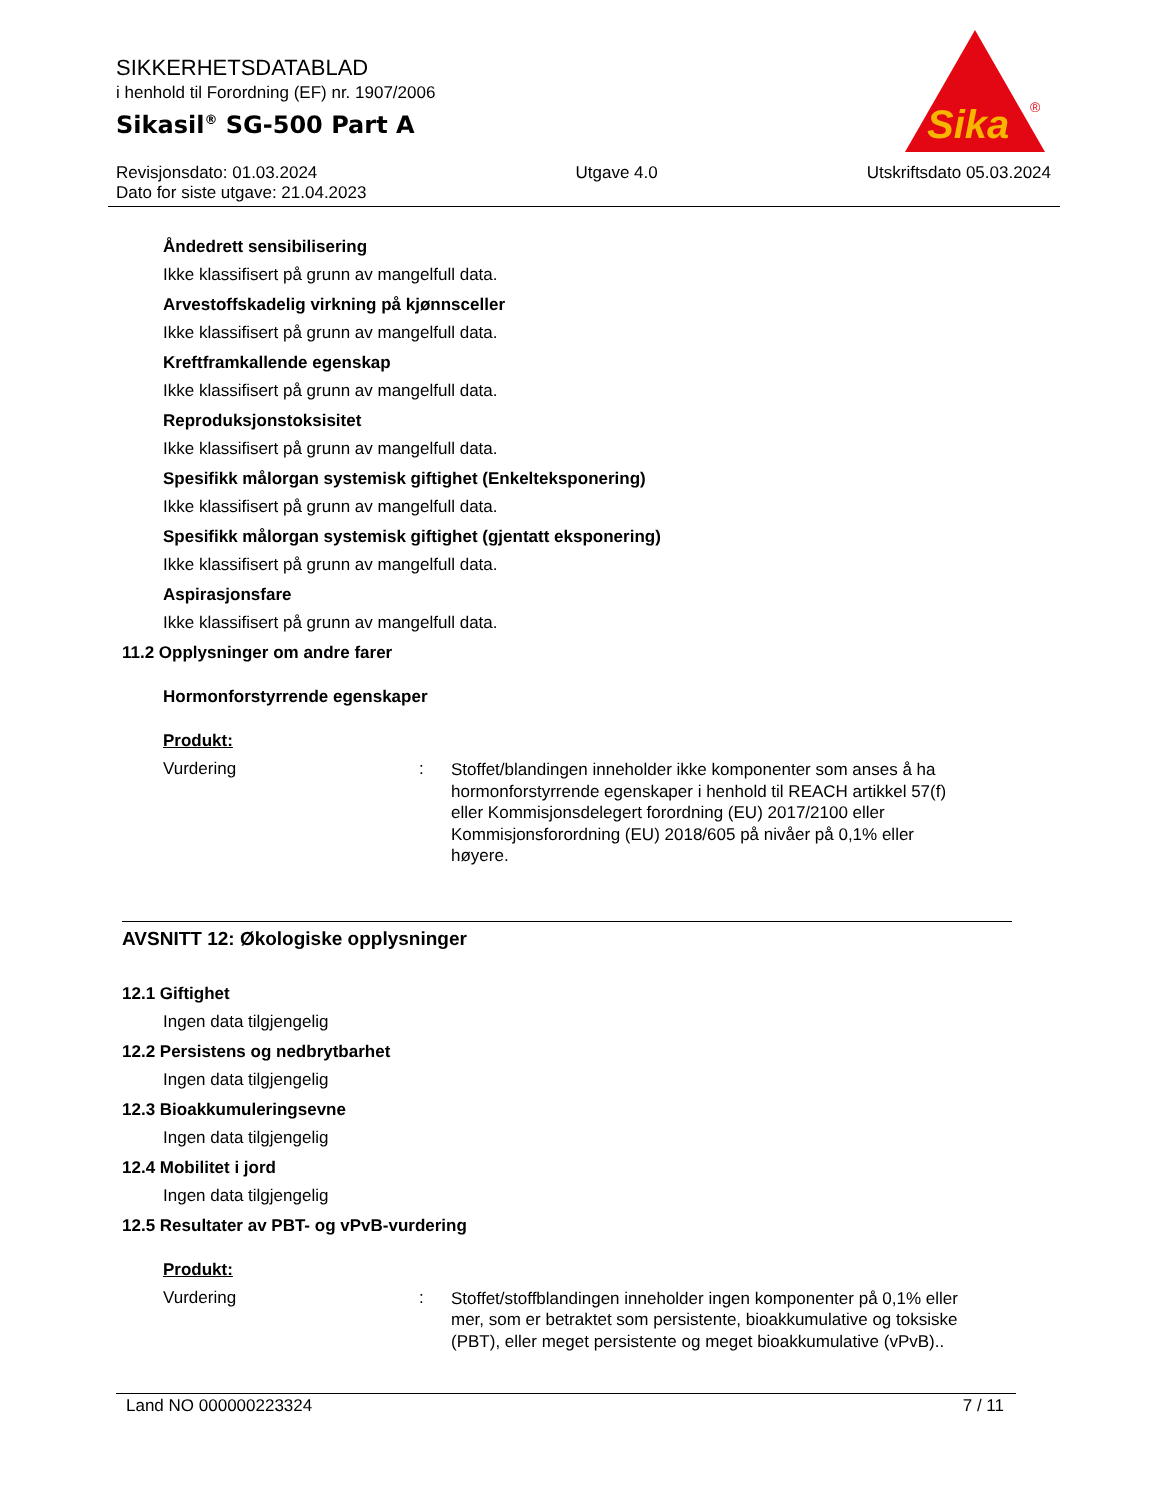SIKKERHETSDATABLAD
i henhold til Forordning (EF) nr. 1907/2006
Sikasil<sup>®</sup> SG-500 Part A
Sika
®
Revisjonsdato: 01.03.2024
Dato for siste utgave: 21.04.2023
Utgave 4.0 Utskriftsdato 05.03.2024
Åndedrett sensibilisering
Ikke klassifisert på grunn av mangelfull data.
Arvestoffskadelig virkning på kjønnsceller
Ikke klassifisert på grunn av mangelfull data.
Kreftframkallende egenskap
Ikke klassifisert på grunn av mangelfull data.
Reproduksjonstoksisitet
Ikke klassifisert på grunn av mangelfull data.
Spesifikk målorgan systemisk giftighet (Enkelteksponering)
Ikke klassifisert på grunn av mangelfull data.
Spesifikk målorgan systemisk giftighet (gjentatt eksponering)
Ikke klassifisert på grunn av mangelfull data.
Aspirasjonsfare
Ikke klassifisert på grunn av mangelfull data.
11.2 Opplysninger om andre farer
Hormonforstyrrende egenskaper
Produkt:
Vurdering :
Stoffet/blandingen inneholder ikke komponenter som anses å ha hormonforstyrrende egenskaper i henhold til REACH artikkel 57(f) eller Kommisjonsdelegert forordning (EU) 2017/2100 eller Kommisjonsforordning (EU) 2018/605 på nivåer på 0,1% eller høyere.
AVSNITT 12: Økologiske opplysninger
12.1 Giftighet
Ingen data tilgjengelig
12.2 Persistens og nedbrytbarhet
Ingen data tilgjengelig
12.3 Bioakkumuleringsevne
Ingen data tilgjengelig
12.4 Mobilitet i jord
Ingen data tilgjengelig
12.5 Resultater av PBT- og vPvB-vurdering
Produkt:
Vurdering :
Stoffet/stoffblandingen inneholder ingen komponenter på 0,1% eller mer, som er betraktet som persistente, bioakkumulative og toksiske (PBT), eller meget persistente og meget bioakkumulative (vPvB)..
Land NO 000000223324 7 / 11